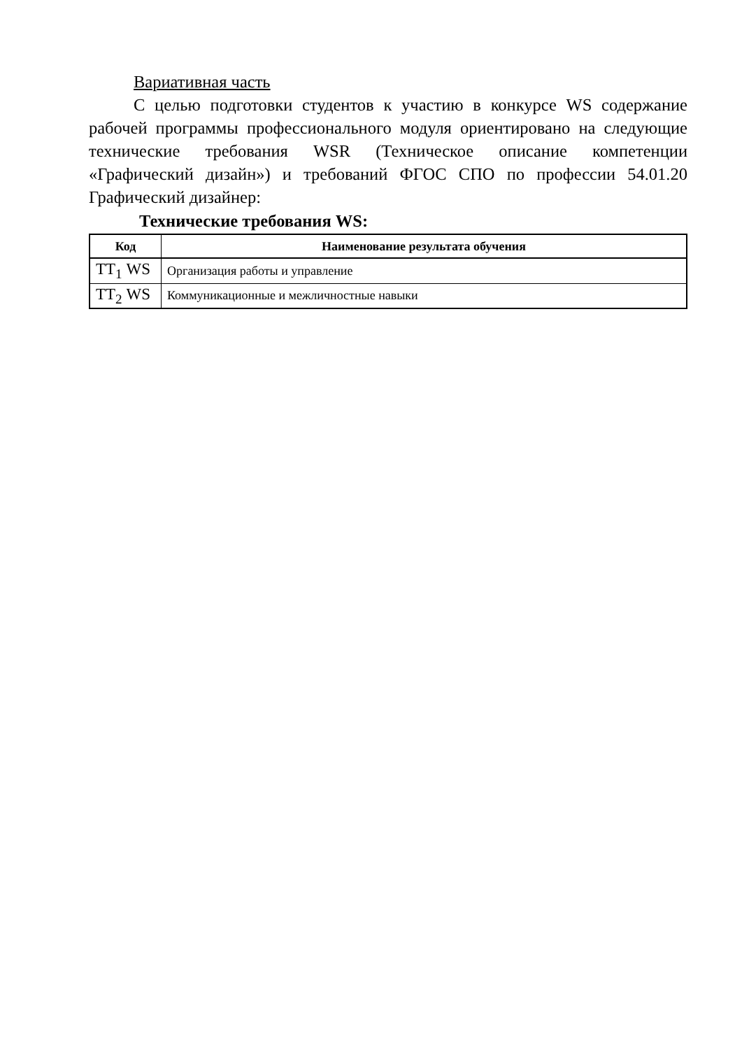Вариативная часть
С целью подготовки студентов к участию в конкурсе WS содержание рабочей программы профессионального модуля ориентировано на следующие технические требования WSR (Техническое описание компетенции «Графический дизайн») и требований ФГОС СПО по профессии 54.01.20 Графический дизайнер:
Технические требования WS:
| Код | Наименование результата обучения |
| --- | --- |
| ТТ<sub>1</sub> WS | Организация работы и управление |
| ТТ<sub>2</sub> WS | Коммуникационные и межличностные навыки |